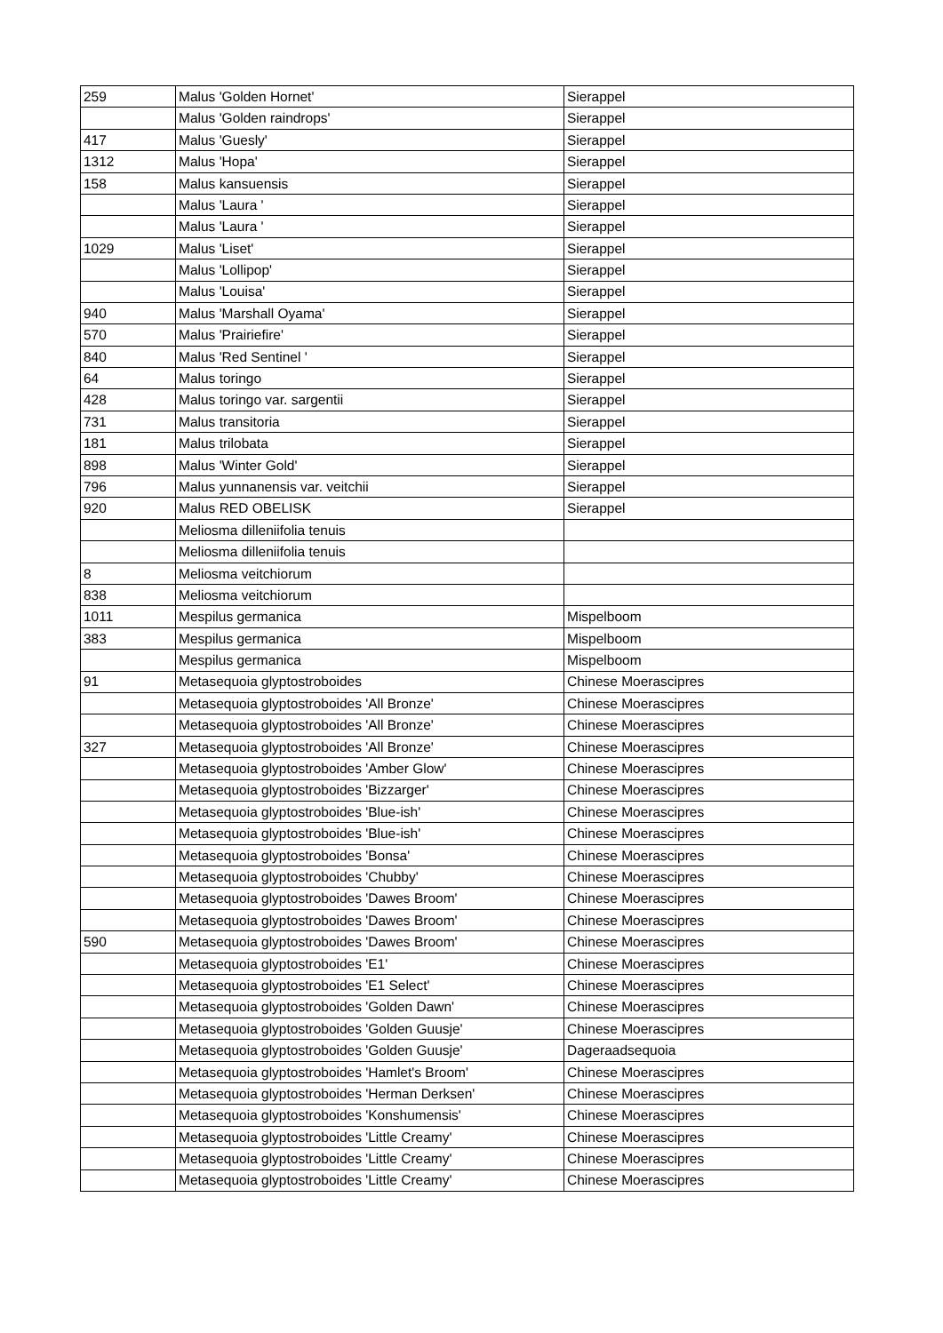| 259 | Malus 'Golden Hornet' | Sierappel |
| | Malus 'Golden raindrops' | Sierappel |
| 417 | Malus 'Guesly' | Sierappel |
| 1312 | Malus 'Hopa' | Sierappel |
| 158 | Malus kansuensis | Sierappel |
| | Malus 'Laura ' | Sierappel |
| | Malus 'Laura ' | Sierappel |
| 1029 | Malus 'Liset' | Sierappel |
| | Malus 'Lollipop' | Sierappel |
| | Malus 'Louisa' | Sierappel |
| 940 | Malus 'Marshall Oyama' | Sierappel |
| 570 | Malus 'Prairiefire' | Sierappel |
| 840 | Malus 'Red Sentinel ' | Sierappel |
| 64 | Malus toringo | Sierappel |
| 428 | Malus toringo var. sargentii | Sierappel |
| 731 | Malus transitoria | Sierappel |
| 181 | Malus trilobata | Sierappel |
| 898 | Malus 'Winter Gold' | Sierappel |
| 796 | Malus yunnanensis var. veitchii | Sierappel |
| 920 | Malus RED OBELISK | Sierappel |
| | Meliosma dilleniifolia tenuis | |
| | Meliosma dilleniifolia tenuis | |
| 8 | Meliosma veitchiorum | |
| 838 | Meliosma veitchiorum | |
| 1011 | Mespilus germanica | Mispelboom |
| 383 | Mespilus germanica | Mispelboom |
| | Mespilus germanica | Mispelboom |
| 91 | Metasequoia glyptostroboides | Chinese Moerascipres |
| | Metasequoia glyptostroboides 'All Bronze' | Chinese Moerascipres |
| | Metasequoia glyptostroboides 'All Bronze' | Chinese Moerascipres |
| 327 | Metasequoia glyptostroboides 'All Bronze' | Chinese Moerascipres |
| | Metasequoia glyptostroboides 'Amber Glow' | Chinese Moerascipres |
| | Metasequoia glyptostroboides 'Bizzarger' | Chinese Moerascipres |
| | Metasequoia glyptostroboides 'Blue-ish' | Chinese Moerascipres |
| | Metasequoia glyptostroboides 'Blue-ish' | Chinese Moerascipres |
| | Metasequoia glyptostroboides 'Bonsa' | Chinese Moerascipres |
| | Metasequoia glyptostroboides 'Chubby' | Chinese Moerascipres |
| | Metasequoia glyptostroboides 'Dawes Broom' | Chinese Moerascipres |
| | Metasequoia glyptostroboides 'Dawes Broom' | Chinese Moerascipres |
| 590 | Metasequoia glyptostroboides 'Dawes Broom' | Chinese Moerascipres |
| | Metasequoia glyptostroboides 'E1' | Chinese Moerascipres |
| | Metasequoia glyptostroboides 'E1 Select' | Chinese Moerascipres |
| | Metasequoia glyptostroboides 'Golden Dawn' | Chinese Moerascipres |
| | Metasequoia glyptostroboides 'Golden Guusje' | Chinese Moerascipres |
| | Metasequoia glyptostroboides 'Golden Guusje' | Dageraadsequoia |
| | Metasequoia glyptostroboides 'Hamlet's Broom' | Chinese Moerascipres |
| | Metasequoia glyptostroboides 'Herman Derksen' | Chinese Moerascipres |
| | Metasequoia glyptostroboides 'Konshumensis' | Chinese Moerascipres |
| | Metasequoia glyptostroboides 'Little Creamy' | Chinese Moerascipres |
| | Metasequoia glyptostroboides 'Little Creamy' | Chinese Moerascipres |
| | Metasequoia glyptostroboides 'Little Creamy' | Chinese Moerascipres |